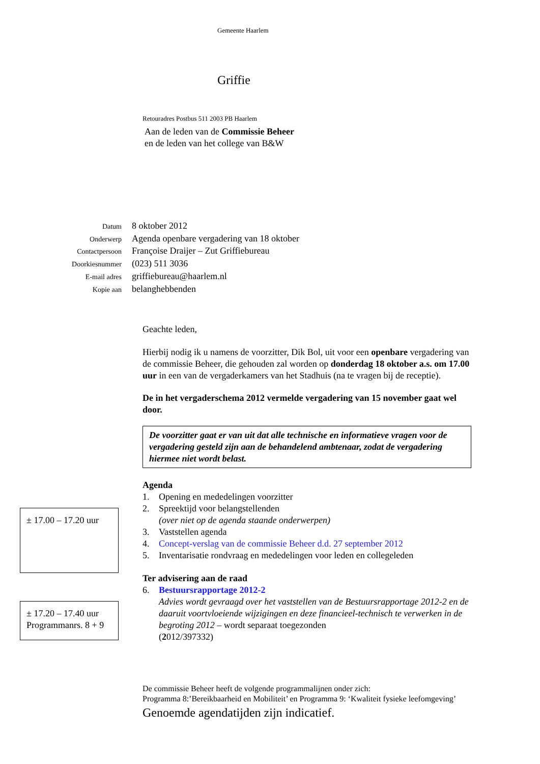± 17.00 – 17.20 uur
± 17.20 – 17.40 uur
Programmanrs. 8 + 9
Gemeente Haarlem
Griffie
Retouradres Postbus 511 2003 PB Haarlem
Aan de leden van de Commissie Beheer
en de leden van het college van B&W
| Datum | 8 oktober 2012 |
| Onderwerp | Agenda openbare vergadering van 18 oktober |
| Contactpersoon | Françoise Draijer – Zut Griffiebureau |
| Doorkiesnummer | (023) 511 3036 |
| E-mail adres | griffiebureau@haarlem.nl |
| Kopie aan | belanghebbenden |
Geachte leden,
Hierbij nodig ik u namens de voorzitter, Dik Bol, uit voor een openbare vergadering van de commissie Beheer, die gehouden zal worden op donderdag 18 oktober a.s. om 17.00 uur in een van de vergaderkamers van het Stadhuis (na te vragen bij de receptie).
De in het vergaderschema 2012 vermelde vergadering van 15 november gaat wel door.
De voorzitter gaat er van uit dat alle technische en informatieve vragen voor de vergadering gesteld zijn aan de behandelend ambtenaar, zodat de vergadering hiermee niet wordt belast.
Agenda
1. Opening en mededelingen voorzitter
2. Spreektijd voor belangstellenden
(over niet op de agenda staande onderwerpen)
3. Vaststellen agenda
4. Concept-verslag van de commissie Beheer d.d. 27 september 2012
5. Inventarisatie rondvraag en mededelingen voor leden en collegeleden
Ter advisering aan de raad
6. Bestuursrapportage 2012-2
Advies wordt gevraagd over het vaststellen van de Bestuursrapportage 2012-2 en de daaruit voortvloeiende wijzigingen en deze financieel-technisch te verwerken in de begroting 2012 – wordt separaat toegezonden
(2012/397332)
De commissie Beheer heeft de volgende programmalijnen onder zich:
Programma 8:’Bereikbaarheid en Mobiliteit’ en Programma 9: ‘Kwaliteit fysieke leefomgeving’
Genoemde agendatijden zijn indicatief.